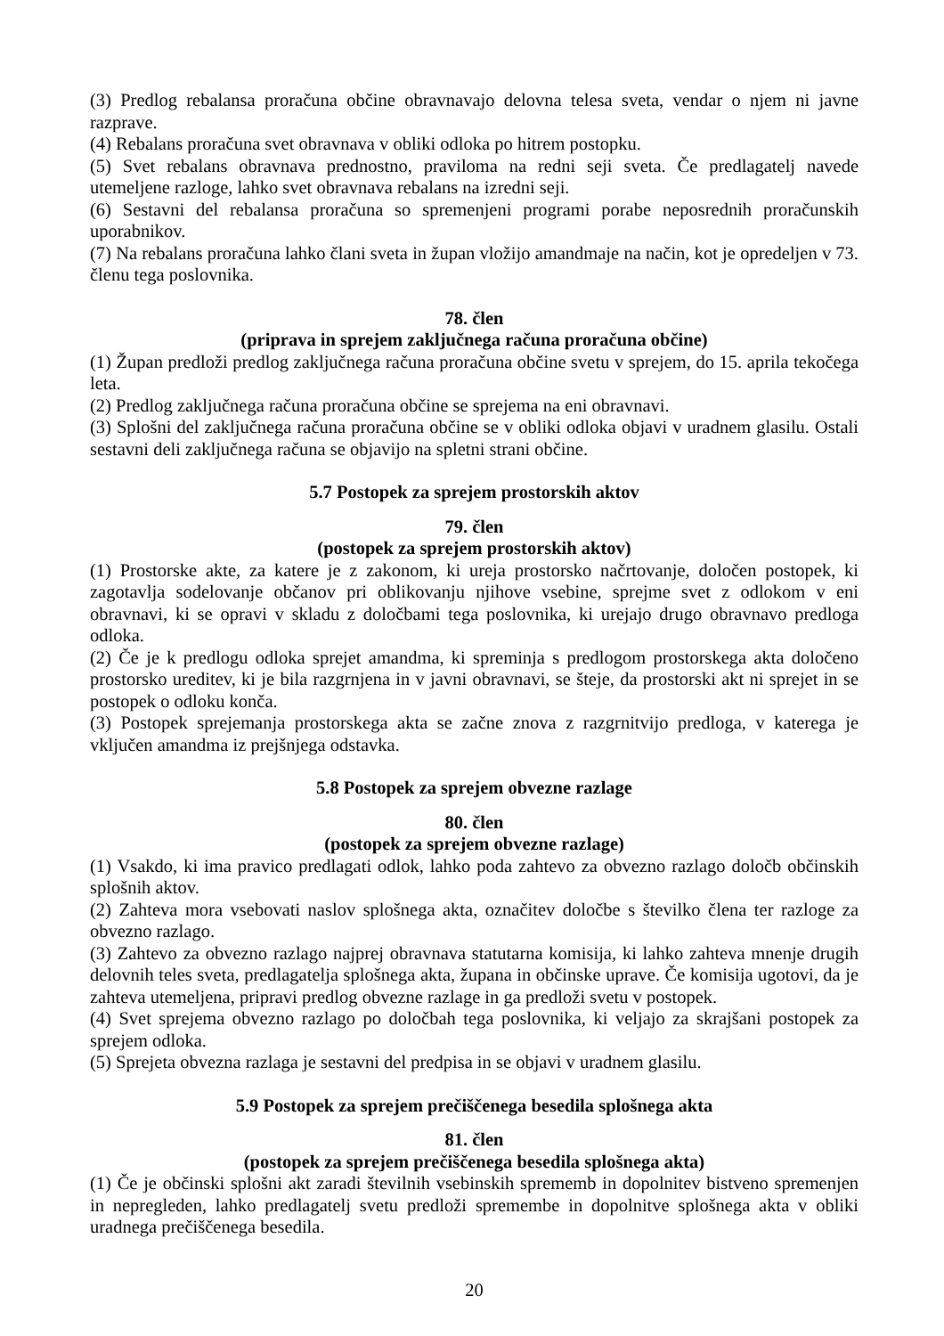(3) Predlog rebalansa proračuna občine obravnavajo delovna telesa sveta, vendar o njem ni javne razprave.
(4) Rebalans proračuna svet obravnava v obliki odloka po hitrem postopku.
(5) Svet rebalans obravnava prednostno, praviloma na redni seji sveta. Če predlagatelj navede utemeljene razloge, lahko svet obravnava rebalans na izredni seji.
(6) Sestavni del rebalansa proračuna so spremenjeni programi porabe neposrednih proračunskih uporabnikov.
(7) Na rebalans proračuna lahko člani sveta in župan vložijo amandmaje na način, kot je opredeljen v 73. členu tega poslovnika.
78. člen
(priprava in sprejem zaključnega računa proračuna občine)
(1) Župan predloži predlog zaključnega računa proračuna občine svetu v sprejem, do 15. aprila tekočega leta.
(2) Predlog zaključnega računa proračuna občine se sprejema na eni obravnavi.
(3) Splošni del zaključnega računa proračuna občine se v obliki odloka objavi v uradnem glasilu. Ostali sestavni deli zaključnega računa se objavijo na spletni strani občine.
5.7 Postopek za sprejem prostorskih aktov
79. člen
(postopek za sprejem prostorskih aktov)
(1) Prostorske akte, za katere je z zakonom, ki ureja prostorsko načrtovanje, določen postopek, ki zagotavlja sodelovanje občanov pri oblikovanju njihove vsebine, sprejme svet z odlokom v eni obravnavi, ki se opravi v skladu z določbami tega poslovnika, ki urejajo drugo obravnavo predloga odloka.
(2) Če je k predlogu odloka sprejet amandma, ki spreminja s predlogom prostorskega akta določeno prostorsko ureditev, ki je bila razgrnjena in v javni obravnavi, se šteje, da prostorski akt ni sprejet in se postopek o odloku konča.
(3) Postopek sprejemanja prostorskega akta se začne znova z razgrnitvijo predloga, v katerega je vključen amandma iz prejšnjega odstavka.
5.8 Postopek za sprejem obvezne razlage
80. člen
(postopek za sprejem obvezne razlage)
(1) Vsakdo, ki ima pravico predlagati odlok, lahko poda zahtevo za obvezno razlago določb občinskih splošnih aktov.
(2) Zahteva mora vsebovati naslov splošnega akta, označitev določbe s številko člena ter razloge za obvezno razlago.
(3) Zahtevo za obvezno razlago najprej obravnava statutarna komisija, ki lahko zahteva mnenje drugih delovnih teles sveta, predlagatelja splošnega akta, župana in občinske uprave. Če komisija ugotovi, da je zahteva utemeljena, pripravi predlog obvezne razlage in ga predloži svetu v postopek.
(4) Svet sprejema obvezno razlago po določbah tega poslovnika, ki veljajo za skrajšani postopek za sprejem odloka.
(5) Sprejeta obvezna razlaga je sestavni del predpisa in se objavi v uradnem glasilu.
5.9 Postopek za sprejem prečiščenega besedila splošnega akta
81. člen
(postopek za sprejem prečiščenega besedila splošnega akta)
(1) Če je občinski splošni akt zaradi številnih vsebinskih sprememb in dopolnitev bistveno spremenjen in nepregleden, lahko predlagatelj svetu predloži spremembe in dopolnitve splošnega akta v obliki uradnega prečiščenega besedila.
20